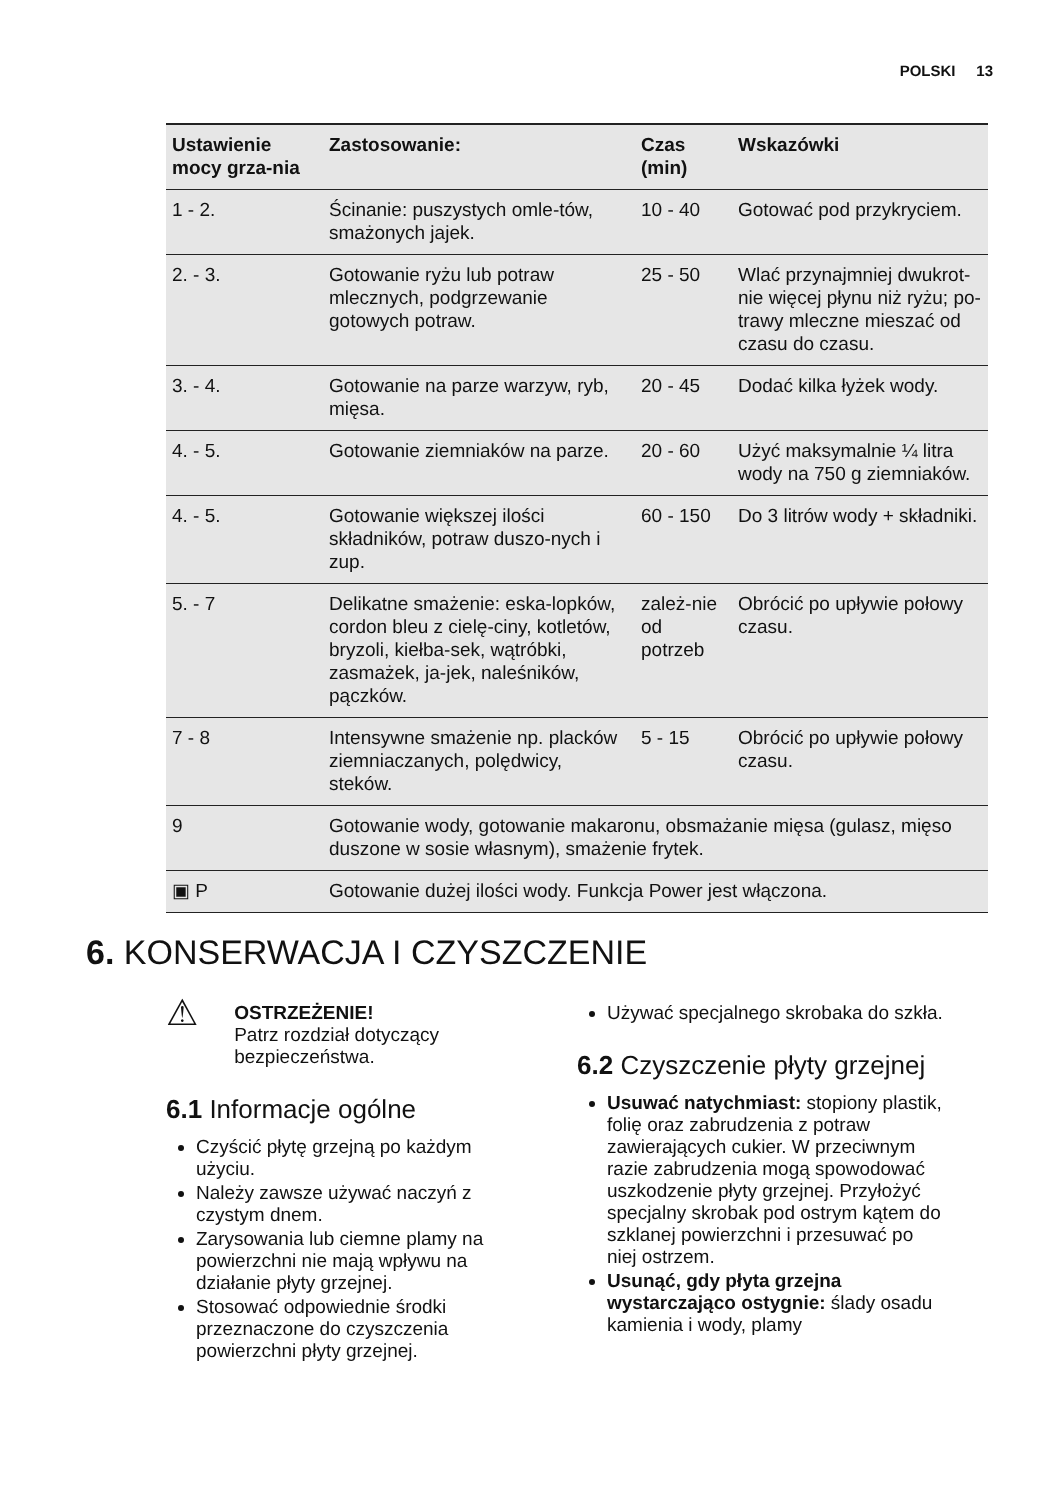POLSKI 13
| Ustawienie mocy grza-nia | Zastosowanie: | Czas (min) | Wskazówki |
| --- | --- | --- | --- |
| 1 - 2. | Ścinanie: puszystych omle-tów, smażonych jajek. | 10 - 40 | Gotować pod przykryciem. |
| 2. - 3. | Gotowanie ryżu lub potraw mlecznych, podgrzewanie gotowych potraw. | 25 - 50 | Wlać przynajmniej dwukrot-nie więcej płynu niż ryżu; po-trawy mleczne mieszać od czasu do czasu. |
| 3. - 4. | Gotowanie na parze warzyw, ryb, mięsa. | 20 - 45 | Dodać kilka łyżek wody. |
| 4. - 5. | Gotowanie ziemniaków na parze. | 20 - 60 | Użyć maksymalnie ¼ litra wody na 750 g ziemniaków. |
| 4. - 5. | Gotowanie większej ilości składników, potraw duszo-nych i zup. | 60 - 150 | Do 3 litrów wody + składniki. |
| 5. - 7 | Delikatne smażenie: eska-lopków, cordon bleu z cielę-ciny, kotletów, bryzoli, kiełba-sek, wątróbki, zasmażek, ja-jek, naleśników, pączków. | zależ-nie od potrzeb | Obrócić po upływie połowy czasu. |
| 7 - 8 | Intensywne smażenie np. placków ziemniaczanych, polędwicy, steków. | 5 - 15 | Obrócić po upływie połowy czasu. |
| 9 | Gotowanie wody, gotowanie makaronu, obsmażanie mięsa (gulasz, mięso duszone w sosie własnym), smażenie frytek. | | |
| ▣ P | Gotowanie dużej ilości wody. Funkcja Power jest włączona. | | |
6. KONSERWACJA I CZYSZCZENIE
⚠
OSTRZEŻENIE!
Patrz rozdział dotyczący bezpieczeństwa.
6.1 Informacje ogólne
Czyścić płytę grzejną po każdym użyciu.
Należy zawsze używać naczyń z czystym dnem.
Zarysowania lub ciemne plamy na powierzchni nie mają wpływu na działanie płyty grzejnej.
Stosować odpowiednie środki przeznaczone do czyszczenia powierzchni płyty grzejnej.
Używać specjalnego skrobaka do szkła.
6.2 Czyszczenie płyty grzejnej
Usuwać natychmiast: stopiony plastik, folię oraz zabrudzenia z potraw zawierających cukier. W przeciwnym razie zabrudzenia mogą spowodować uszkodzenie płyty grzejnej. Przyłożyć specjalny skrobak pod ostrym kątem do szklanej powierzchni i przesuwać po niej ostrzem.
Usunąć, gdy płyta grzejna wystarczająco ostygnie: ślady osadu kamienia i wody, plamy